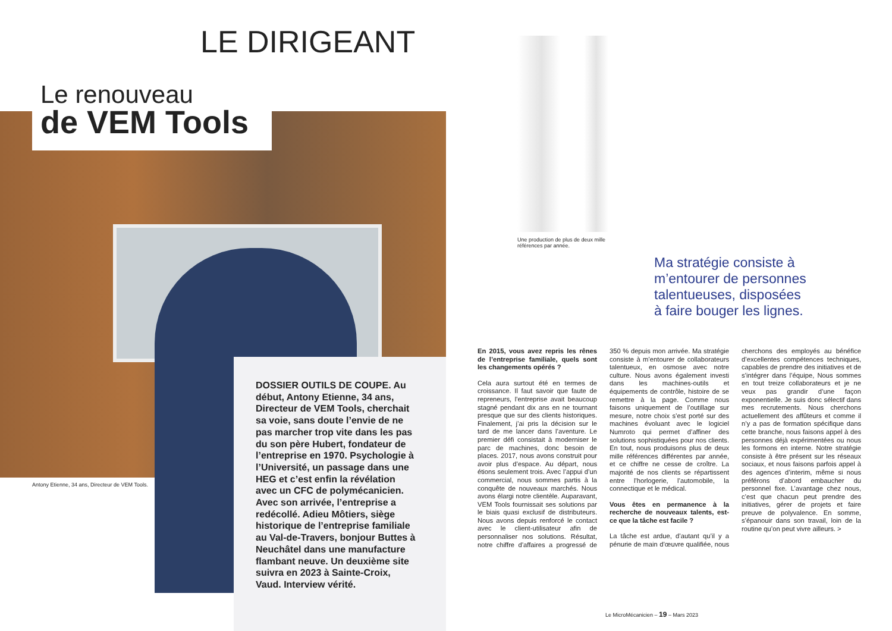LE DIRIGEANT
Le renouveau
de VEM Tools
Antony Etienne, 34 ans, Directeur de VEM Tools.
DOSSIER OUTILS DE COUPE. Au début, Antony Etienne, 34 ans, Directeur de VEM Tools, cherchait sa voie, sans doute l’envie de ne pas marcher trop vite dans les pas du son père Hubert, fondateur de l’entreprise en 1970. Psychologie à l’Université, un passage dans une HEG et c’est enfin la révélation avec un CFC de polymécanicien. Avec son arrivée, l’entreprise a redécollé. Adieu Môtiers, siège historique de l’entreprise familiale au Val-de-Travers, bonjour Buttes à Neuchâtel dans une manufacture flambant neuve. Un deuxième site suivra en 2023 à Sainte-Croix, Vaud. Interview vérité.
Une production de plus de deux mille références par année.
Ma stratégie consiste à
m’entourer de personnes
talentueuses, disposées
à faire bouger les lignes.
En 2015, vous avez repris les rênes de l’entreprise familiale, quels sont les changements opérés ?
Cela aura surtout été en termes de croissance. Il faut savoir que faute de repreneurs, l’entreprise avait beaucoup stagné pendant dix ans en ne tournant presque que sur des clients historiques. Finalement, j’ai pris la décision sur le tard de me lancer dans l’aventure. Le premier défi consistait à moderniser le parc de machines, donc besoin de places. 2017, nous avons construit pour avoir plus d’espace. Au départ, nous étions seulement trois. Avec l’appui d’un commercial, nous sommes partis à la conquête de nouveaux marchés. Nous avons élargi notre clientèle. Auparavant, VEM Tools fournissait ses solutions par le biais quasi exclusif de distributeurs. Nous avons depuis renforcé le contact avec le client-utilisateur afin de personnaliser nos solutions. Résultat, notre chiffre d’affaires a progressé de 350 % depuis mon arrivée. Ma stratégie consiste à m’entourer de collaborateurs talentueux, en osmose avec notre culture. Nous avons également investi dans les machines-outils et équipements de contrôle, histoire de se remettre à la page. Comme nous faisons uniquement de l’outillage sur mesure, notre choix s’est porté sur des machines évoluant avec le logiciel Numroto qui permet d’affiner des solutions sophistiquées pour nos clients. En tout, nous produisons plus de deux mille références différentes par année, et ce chiffre ne cesse de croître. La majorité de nos clients se répartissent entre l’horlogerie, l’automobile, la connectique et le médical.
Vous êtes en permanence à la recherche de nouveaux talents, est-ce que la tâche est facile ?
La tâche est ardue, d’autant qu’il y a pénurie de main d’œuvre qualifiée, nous cherchons des employés au bénéfice d’excellentes compétences techniques, capables de prendre des initiatives et de s’intégrer dans l’équipe, Nous sommes en tout treize collaborateurs et je ne veux pas grandir d’une façon exponentielle. Je suis donc sélectif dans mes recrutements. Nous cherchons actuellement des affûteurs et comme il n’y a pas de formation spécifique dans cette branche, nous faisons appel à des personnes déjà expérimentées ou nous les formons en interne. Notre stratégie consiste à être présent sur les réseaux sociaux, et nous faisons parfois appel à des agences d’interim, même si nous préférons d’abord embaucher du personnel fixe. L’avantage chez nous, c’est que chacun peut prendre des initiatives, gérer de projets et faire preuve de polyvalence. En somme, s’épanouir dans son travail, loin de la routine qu’on peut vivre ailleurs. >
Le MicroMécanicien – 19 – Mars 2023